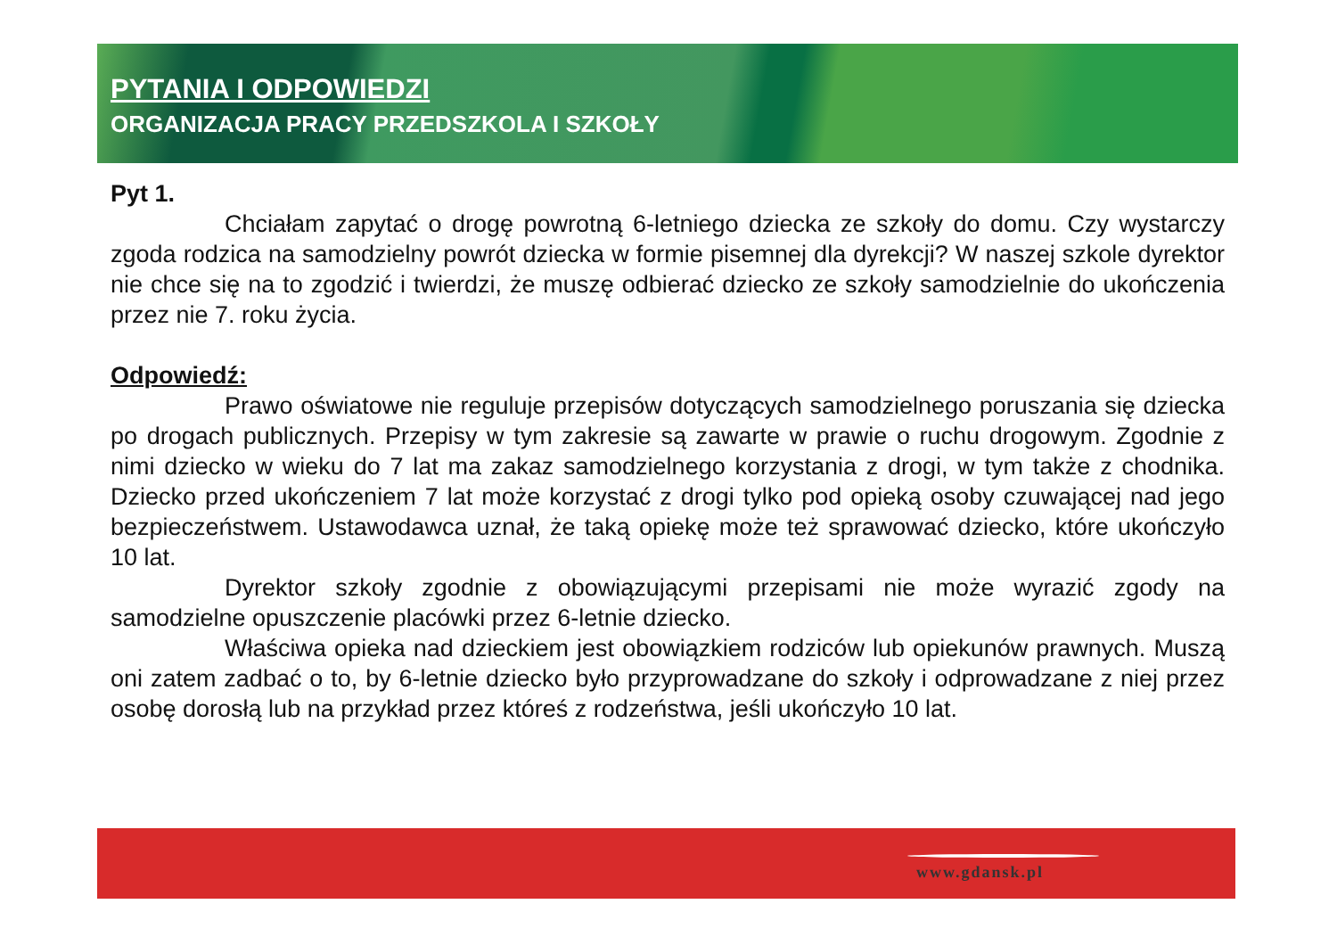PYTANIA I ODPOWIEDZI
ORGANIZACJA PRACY PRZEDSZKOLA I SZKOŁY
Pyt 1.
Chciałam zapytać o drogę powrotną 6-letniego dziecka ze szkoły do domu. Czy wystarczy zgoda rodzica na samodzielny powrót dziecka w formie pisemnej dla dyrekcji? W naszej szkole dyrektor nie chce się na to zgodzić i twierdzi, że muszę odbierać dziecko ze szkoły samodzielnie do ukończenia przez nie 7. roku życia.
Odpowiedź:
Prawo oświatowe nie reguluje przepisów dotyczących samodzielnego poruszania się dziecka po drogach publicznych. Przepisy w tym zakresie są zawarte w prawie o ruchu drogowym. Zgodnie z nimi dziecko w wieku do 7 lat ma zakaz samodzielnego korzystania z drogi, w tym także z chodnika. Dziecko przed ukończeniem 7 lat może korzystać z drogi tylko pod opieką osoby czuwającej nad jego bezpieczeństwem. Ustawodawca uznał, że taką opiekę może też sprawować dziecko, które ukończyło 10 lat.
Dyrektor szkoły zgodnie z obowiązującymi przepisami nie może wyrazić zgody na samodzielne opuszczenie placówki przez 6-letnie dziecko.
Właściwa opieka nad dzieckiem jest obowiązkiem rodziców lub opiekunów prawnych. Muszą oni zatem zadbać o to, by 6-letnie dziecko było przyprowadzane do szkoły i odprowadzane z niej przez osobę dorosłą lub na przykład przez któreś z rodzeństwa, jeśli ukończyło 10 lat.
www.gdansk.pl